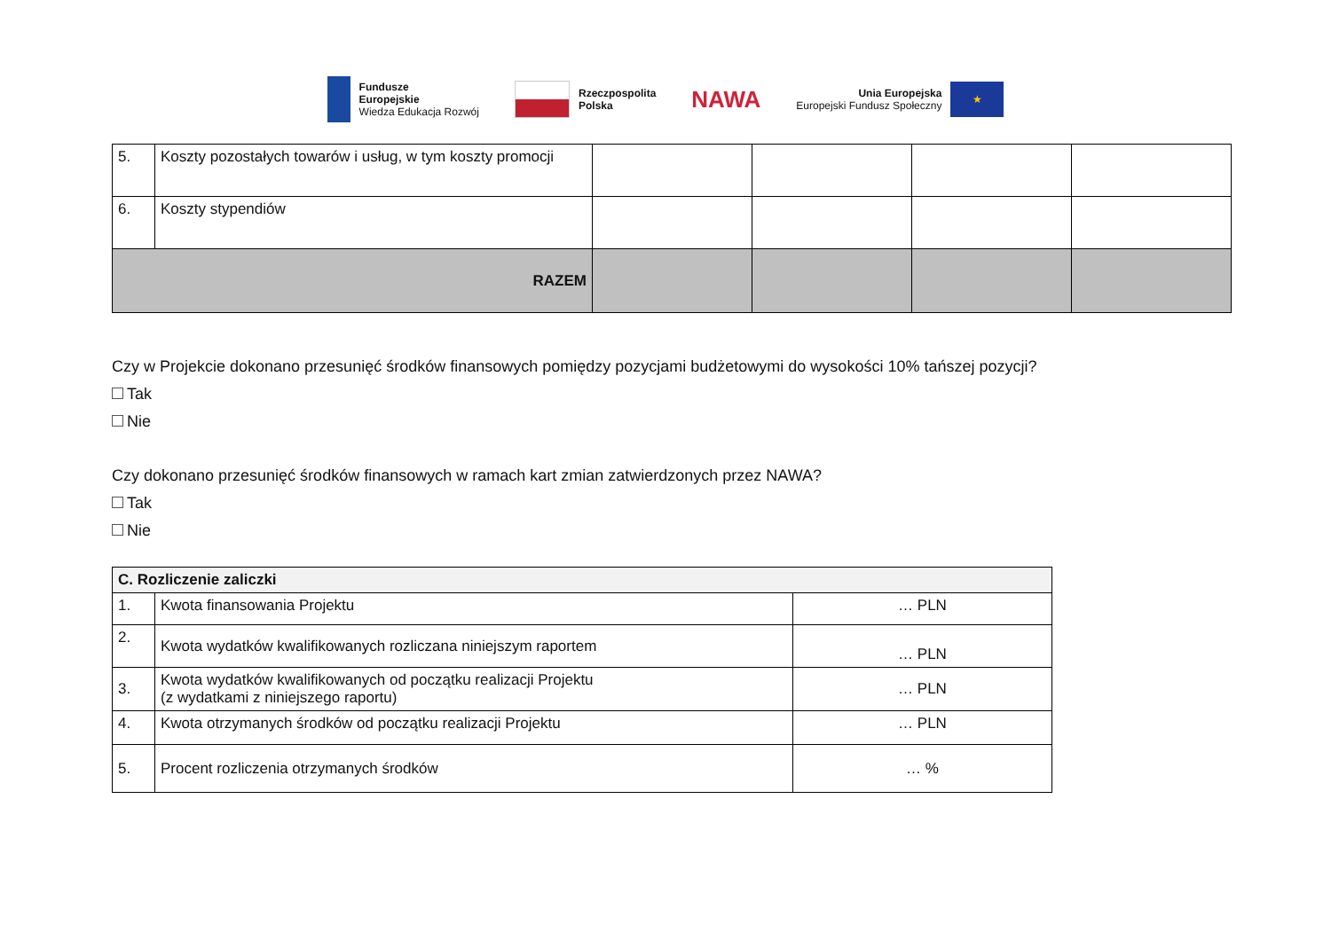Fundusze
Europejskie
Wiedza Edukacja Rozwój
Rzeczpospolita
Polska
NAWA
Unia Europejska
Europejski Fundusz Społeczny
★
| 5. | Koszty pozostałych towarów i usług, w tym koszty promocji | | | | |
| 6. | Koszty stypendiów | | | | |
| RAZEM | | | | | |
Czy w Projekcie dokonano przesunięć środków finansowych pomiędzy pozycjami budżetowymi do wysokości 10% tańszej pozycji?
Tak
Nie
Czy dokonano przesunięć środków finansowych w ramach kart zmian zatwierdzonych przez NAWA?
Tak
Nie
| C. Rozliczenie zaliczki | | |
| --- | --- | --- |
| 1. | Kwota finansowania Projektu | … PLN |
| 2. | Kwota wydatków kwalifikowanych rozliczana niniejszym raportem | … PLN |
| 3. | Kwota wydatków kwalifikowanych od początku realizacji Projektu (z wydatkami z niniejszego raportu) | … PLN |
| 4. | Kwota otrzymanych środków od początku realizacji Projektu | … PLN |
| 5. | Procent rozliczenia otrzymanych środków | … % |